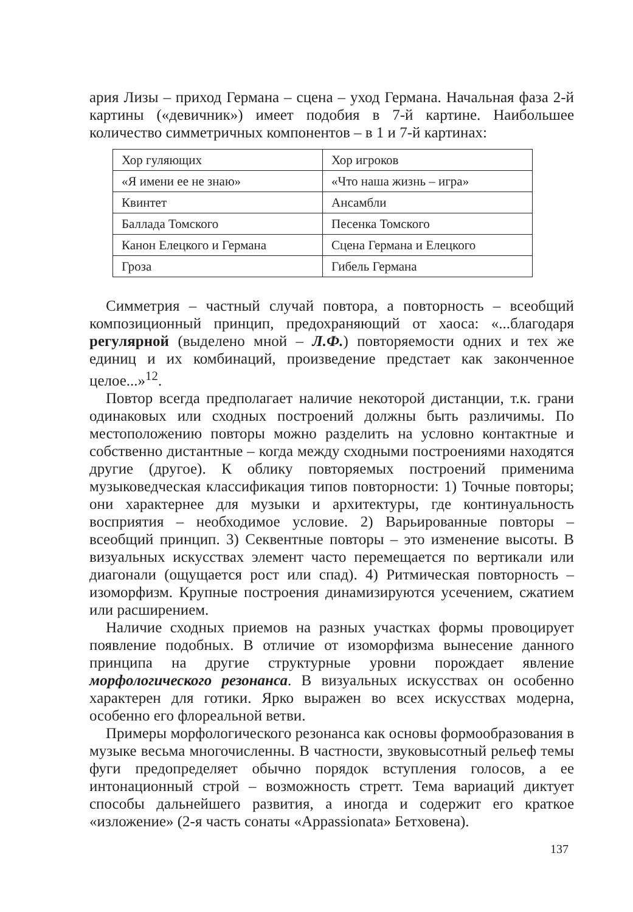ария Лизы – приход Германа – сцена – уход Германа. Начальная фаза 2-й картины («девичник») имеет подобия в 7-й картине. Наибольшее количество симметричных компонентов – в 1 и 7-й картинах:
| Хор гуляющих | Хор игроков |
| «Я имени ее не знаю» | «Что наша жизнь – игра» |
| Квинтет | Ансамбли |
| Баллада Томского | Песенка Томского |
| Канон Елецкого и Германа | Сцена Германа и Елецкого |
| Гроза | Гибель Германа |
Симметрия – частный случай повтора, а повторность – всеобщий композиционный принцип, предохраняющий от хаоса: «...благодаря регулярной (выделено мной – Л.Ф.) повторяемости одних и тех же единиц и их комбинаций, произведение предстает как законченное целое...»<sup>12</sup>.
Повтор всегда предполагает наличие некоторой дистанции, т.к. грани одинаковых или сходных построений должны быть различимы. По местоположению повторы можно разделить на условно контактные и собственно дистантные – когда между сходными построениями находятся другие (другое). К облику повторяемых построений применима музыковедческая классификация типов повторности: 1) Точные повторы; они характернее для музыки и архитектуры, где континуальность восприятия – необходимое условие. 2) Варьированные повторы – всеобщий принцип. 3) Секвентные повторы – это изменение высоты. В визуальных искусствах элемент часто перемещается по вертикали или диагонали (ощущается рост или спад). 4) Ритмическая повторность – изоморфизм. Крупные построения динамизируются усечением, сжатием или расширением.
Наличие сходных приемов на разных участках формы провоцирует появление подобных. В отличие от изоморфизма вынесение данного принципа на другие структурные уровни порождает явление морфологического резонанса. В визуальных искусствах он особенно характерен для готики. Ярко выражен во всех искусствах модерна, особенно его флореальной ветви.
Примеры морфологического резонанса как основы формообразования в музыке весьма многочисленны. В частности, звуковысотный рельеф темы фуги предопределяет обычно порядок вступления голосов, а ее интонационный строй – возможность стретт. Тема вариаций диктует способы дальнейшего развития, а иногда и содержит его краткое «изложение» (2-я часть сонаты «Appassionata» Бетховена).
137